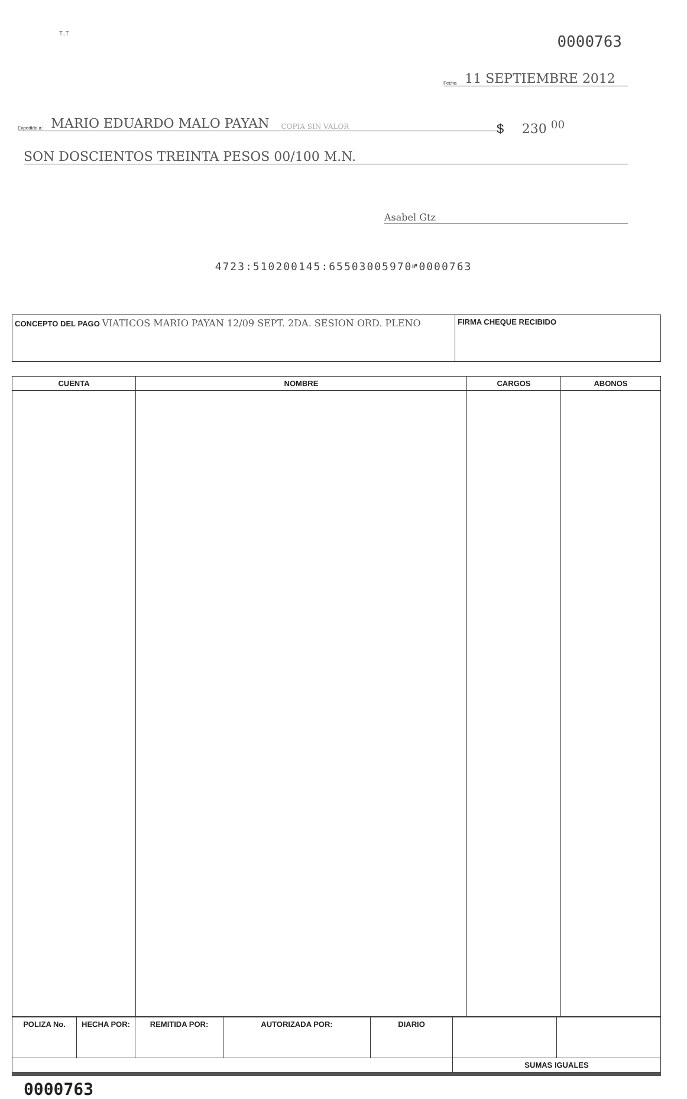ᵀ·ᵀ
0000763
Fecha 11 SEPTIEMBRE 2012
Expedido a: MARIO EDUARDO MALO PAYAN COPIA SIN VALOR
$ 230 <sup>00</sup>
SON DOSCIENTOS TREINTA PESOS 00/100 M.N.
Asabel Gtz
4723:510200145:65503005970⑈0000763
| CONCEPTO DEL PAGO VIATICOS MARIO PAYAN 12/09 SEPT. 2DA. SESION ORD. PLENO | FIRMA CHEQUE RECIBIDO |
| CUENTA | NOMBRE | CARGOS | ABONOS |
| --- | --- | --- | --- |
| POLIZA No. | HECHA POR: | REMITIDA POR: | AUTORIZADA POR: | DIARIO | | |
| | | | | | SUMAS IGUALES | |
0000763